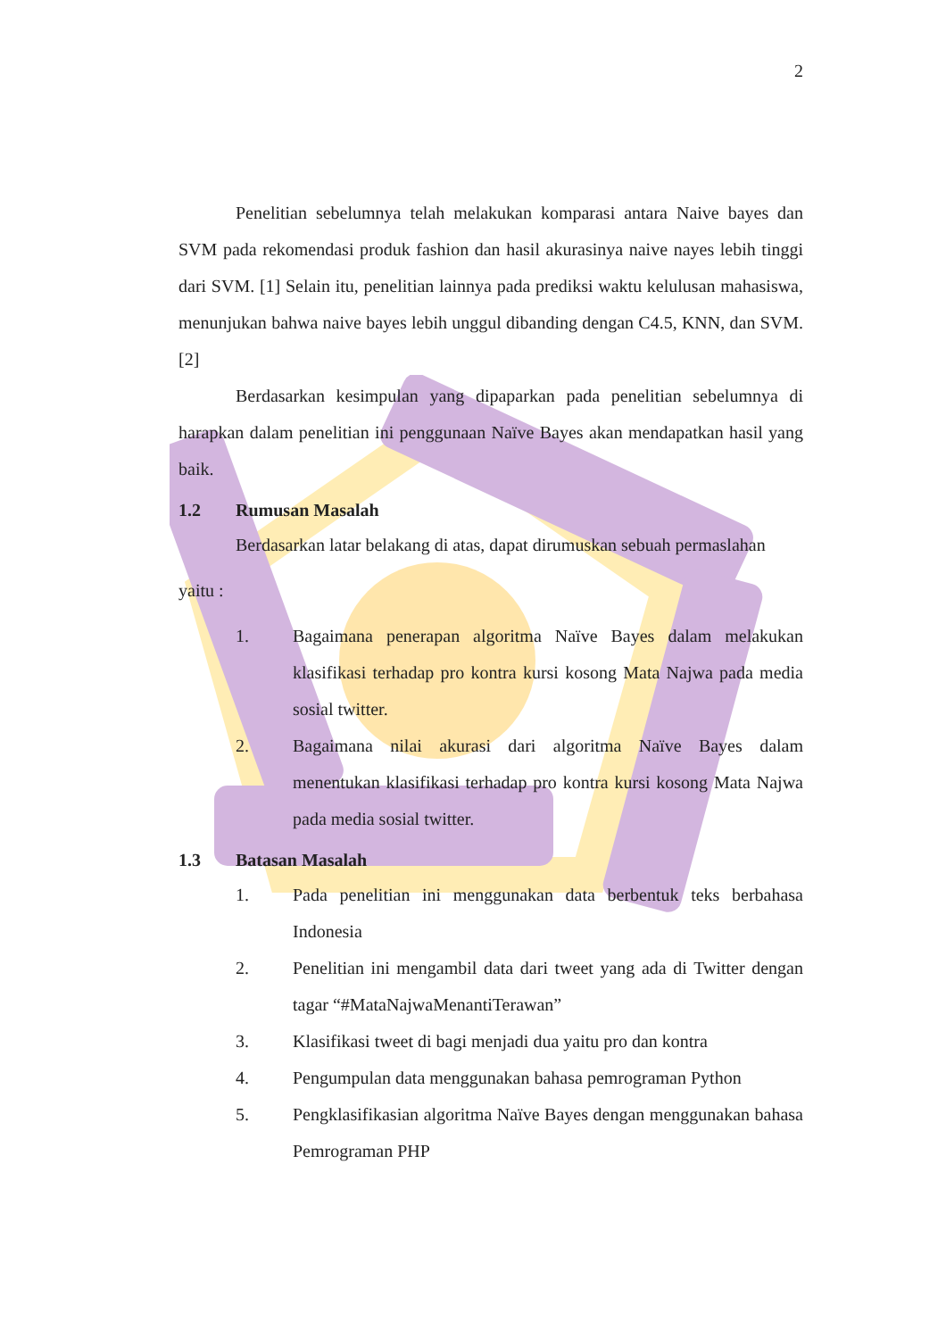2
Penelitian sebelumnya telah melakukan komparasi antara Naive bayes dan SVM pada rekomendasi produk fashion dan hasil akurasinya naive nayes lebih tinggi dari SVM. [1] Selain itu, penelitian lainnya pada prediksi waktu kelulusan mahasiswa, menunjukan bahwa naive bayes lebih unggul dibanding dengan C4.5, KNN, dan SVM. [2]
Berdasarkan kesimpulan yang dipaparkan pada penelitian sebelumnya di harapkan dalam penelitian ini penggunaan Naïve Bayes akan mendapatkan hasil yang baik.
1.2 Rumusan Masalah
Berdasarkan latar belakang di atas, dapat dirumuskan sebuah permaslahan
yaitu :
1. Bagaimana penerapan algoritma Naïve Bayes dalam melakukan klasifikasi terhadap pro kontra kursi kosong Mata Najwa pada media sosial twitter.
2. Bagaimana nilai akurasi dari algoritma Naïve Bayes dalam menentukan klasifikasi terhadap pro kontra kursi kosong Mata Najwa pada media sosial twitter.
1.3 Batasan Masalah
1. Pada penelitian ini menggunakan data berbentuk teks berbahasa Indonesia
2. Penelitian ini mengambil data dari tweet yang ada di Twitter dengan tagar “#MataNajwaMenantiTerawan”
3. Klasifikasi tweet di bagi menjadi dua yaitu pro dan kontra
4. Pengumpulan data menggunakan bahasa pemrograman Python
5. Pengklasifikasian algoritma Naïve Bayes dengan menggunakan bahasa Pemrograman PHP